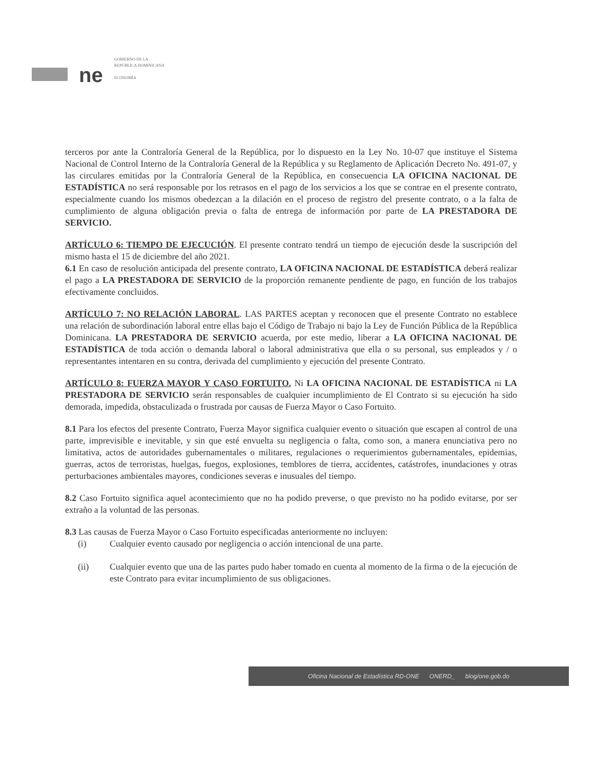ne
GOBIERNO DE LA
REPÚBLICA DOMINICANA
ECONOMÍA
terceros por ante la Contraloría General de la República, por lo dispuesto en la Ley No. 10-07 que instituye el Sistema Nacional de Control Interno de la Contraloría General de la República y su Reglamento de Aplicación Decreto No. 491-07, y las circulares emitidas por la Contraloría General de la República, en consecuencia LA OFICINA NACIONAL DE ESTADÍSTICA no será responsable por los retrasos en el pago de los servicios a los que se contrae en el presente contrato, especialmente cuando los mismos obedezcan a la dilación en el proceso de registro del presente contrato, o a la falta de cumplimiento de alguna obligación previa o falta de entrega de información por parte de LA PRESTADORA DE SERVICIO.
ARTÍCULO 6: TIEMPO DE EJECUCIÓN. El presente contrato tendrá un tiempo de ejecución desde la suscripción del mismo hasta el 15 de diciembre del año 2021.
6.1 En caso de resolución anticipada del presente contrato, LA OFICINA NACIONAL DE ESTADÍSTICA deberá realizar el pago a LA PRESTADORA DE SERVICIO de la proporción remanente pendiente de pago, en función de los trabajos efectivamente concluidos.
ARTÍCULO 7: NO RELACIÓN LABORAL. LAS PARTES aceptan y reconocen que el presente Contrato no establece una relación de subordinación laboral entre ellas bajo el Código de Trabajo ni bajo la Ley de Función Pública de la República Dominicana. LA PRESTADORA DE SERVICIO acuerda, por este medio, liberar a LA OFICINA NACIONAL DE ESTADÍSTICA de toda acción o demanda laboral o laboral administrativa que ella o su personal, sus empleados y / o representantes intentaren en su contra, derivada del cumplimiento y ejecución del presente Contrato.
ARTÍCULO 8: FUERZA MAYOR Y CASO FORTUITO. Ni LA OFICINA NACIONAL DE ESTADÍSTICA ni LA PRESTADORA DE SERVICIO serán responsables de cualquier incumplimiento de El Contrato si su ejecución ha sido demorada, impedida, obstaculizada o frustrada por causas de Fuerza Mayor o Caso Fortuito.
8.1 Para los efectos del presente Contrato, Fuerza Mayor significa cualquier evento o situación que escapen al control de una parte, imprevisible e inevitable, y sin que esté envuelta su negligencia o falta, como son, a manera enunciativa pero no limitativa, actos de autoridades gubernamentales o militares, regulaciones o requerimientos gubernamentales, epidemias, guerras, actos de terroristas, huelgas, fuegos, explosiones, temblores de tierra, accidentes, catástrofes, inundaciones y otras perturbaciones ambientales mayores, condiciones severas e inusuales del tiempo.
8.2 Caso Fortuito significa aquel acontecimiento que no ha podido preverse, o que previsto no ha podido evitarse, por ser extraño a la voluntad de las personas.
8.3 Las causas de Fuerza Mayor o Caso Fortuito especificadas anteriormente no incluyen:
(i) Cualquier evento causado por negligencia o acción intencional de una parte.
(ii) Cualquier evento que una de las partes pudo haber tomado en cuenta al momento de la firma o de la ejecución de este Contrato para evitar incumplimiento de sus obligaciones.
Oficina Nacional de Estadística RD-ONE ONERD_ blog/one.gob.do